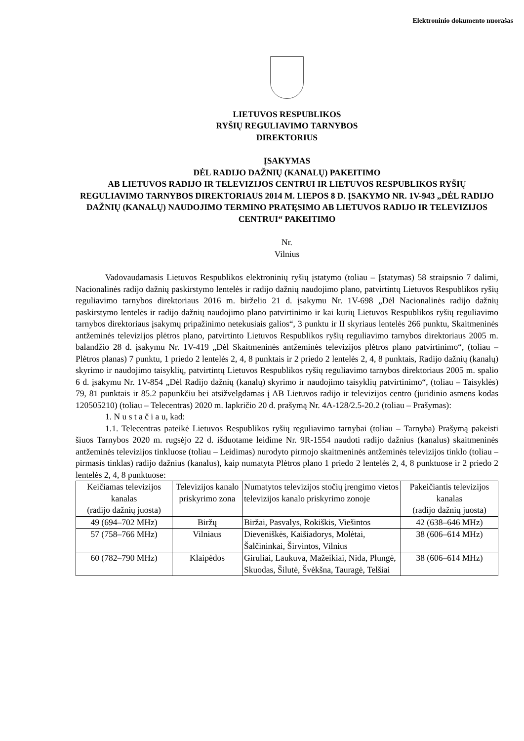Elektroninio dokumento nuorašas
LIETUVOS RESPUBLIKOS
RYŠIŲ REGULIAVIMO TARNYBOS
DIREKTORIUS
ĮSAKYMAS
DĖL RADIJO DAŽNIŲ (KANALŲ) PAKEITIMO
AB LIETUVOS RADIJO IR TELEVIZIJOS CENTRUI IR LIETUVOS RESPUBLIKOS RYŠIŲ REGULIAVIMO TARNYBOS DIREKTORIAUS 2014 M. LIEPOS 8 D. ĮSAKYMO NR. 1V-943 „DĖL RADIJO DAŽNIŲ (KANALŲ) NAUDOJIMO TERMINO PRATĘSIMO AB LIETUVOS RADIJO IR TELEVIZIJOS CENTRUI“ PAKEITIMO
Nr.
Vilnius
Vadovaudamasis Lietuvos Respublikos elektroninių ryšių įstatymo (toliau – Įstatymas) 58 straipsnio 7 dalimi, Nacionalinės radijo dažnių paskirstymo lentelės ir radijo dažnių naudojimo plano, patvirtintų Lietuvos Respublikos ryšių reguliavimo tarnybos direktoriaus 2016 m. birželio 21 d. įsakymu Nr. 1V-698 „Dėl Nacionalinės radijo dažnių paskirstymo lentelės ir radijo dažnių naudojimo plano patvirtinimo ir kai kurių Lietuvos Respublikos ryšių reguliavimo tarnybos direktoriaus įsakymų pripažinimo netekusiais galios“, 3 punktu ir II skyriaus lentelės 266 punktu, Skaitmeninės antžeminės televizijos plėtros plano, patvirtinto Lietuvos Respublikos ryšių reguliavimo tarnybos direktoriaus 2005 m. balandžio 28 d. įsakymu Nr. 1V-419 „Dėl Skaitmeninės antžeminės televizijos plėtros plano patvirtinimo“, (toliau – Plėtros planas) 7 punktu, 1 priedo 2 lentelės 2, 4, 8 punktais ir 2 priedo 2 lentelės 2, 4, 8 punktais, Radijo dažnių (kanalų) skyrimo ir naudojimo taisyklių, patvirtintų Lietuvos Respublikos ryšių reguliavimo tarnybos direktoriaus 2005 m. spalio 6 d. įsakymu Nr. 1V-854 „Dėl Radijo dažnių (kanalų) skyrimo ir naudojimo taisyklių patvirtinimo“, (toliau – Taisyklės) 79, 81 punktais ir 85.2 papunkčiu bei atsižvelgdamas į AB Lietuvos radijo ir televizijos centro (juridinio asmens kodas 120505210) (toliau – Telecentras) 2020 m. lapkričio 20 d. prašymą Nr. 4A-128/2.5-20.2 (toliau – Prašymas):
1. N u s t a č i a u, kad:
1.1. Telecentras pateikė Lietuvos Respublikos ryšių reguliavimo tarnybai (toliau – Tarnyba) Prašymą pakeisti šiuos Tarnybos 2020 m. rugsėjo 22 d. išduotame leidime Nr. 9R-1554 naudoti radijo dažnius (kanalus) skaitmeninės antžeminės televizijos tinkluose (toliau – Leidimas) nurodyto pirmojo skaitmeninės antžeminės televizijos tinklo (toliau – pirmasis tinklas) radijo dažnius (kanalus), kaip numatyta Plėtros plano 1 priedo 2 lentelės 2, 4, 8 punktuose ir 2 priedo 2 lentelės 2, 4, 8 punktuose:
| Keičiamas televizijos kanalas (radijo dažnių juosta) | Televizijos kanalo priskyrimo zona | Numatytos televizijos stočių įrengimo vietos televizijos kanalo priskyrimo zonoje | Pakeičiantis televizijos kanalas (radijo dažnių juosta) |
| --- | --- | --- | --- |
| 49 (694–702 MHz) | Biržų | Biržai, Pasvalys, Rokiškis, Viešintos | 42 (638–646 MHz) |
| 57 (758–766 MHz) | Vilniaus | Dieveniškės, Kaišiadorys, Molėtai, Šalčininkai, Širvintos, Vilnius | 38 (606–614 MHz) |
| 60 (782–790 MHz) | Klaipėdos | Giruliai, Laukuva, Mažeikiai, Nida, Plungė, Skuodas, Šilutė, Švėkšna, Tauragė, Telšiai | 38 (606–614 MHz) |